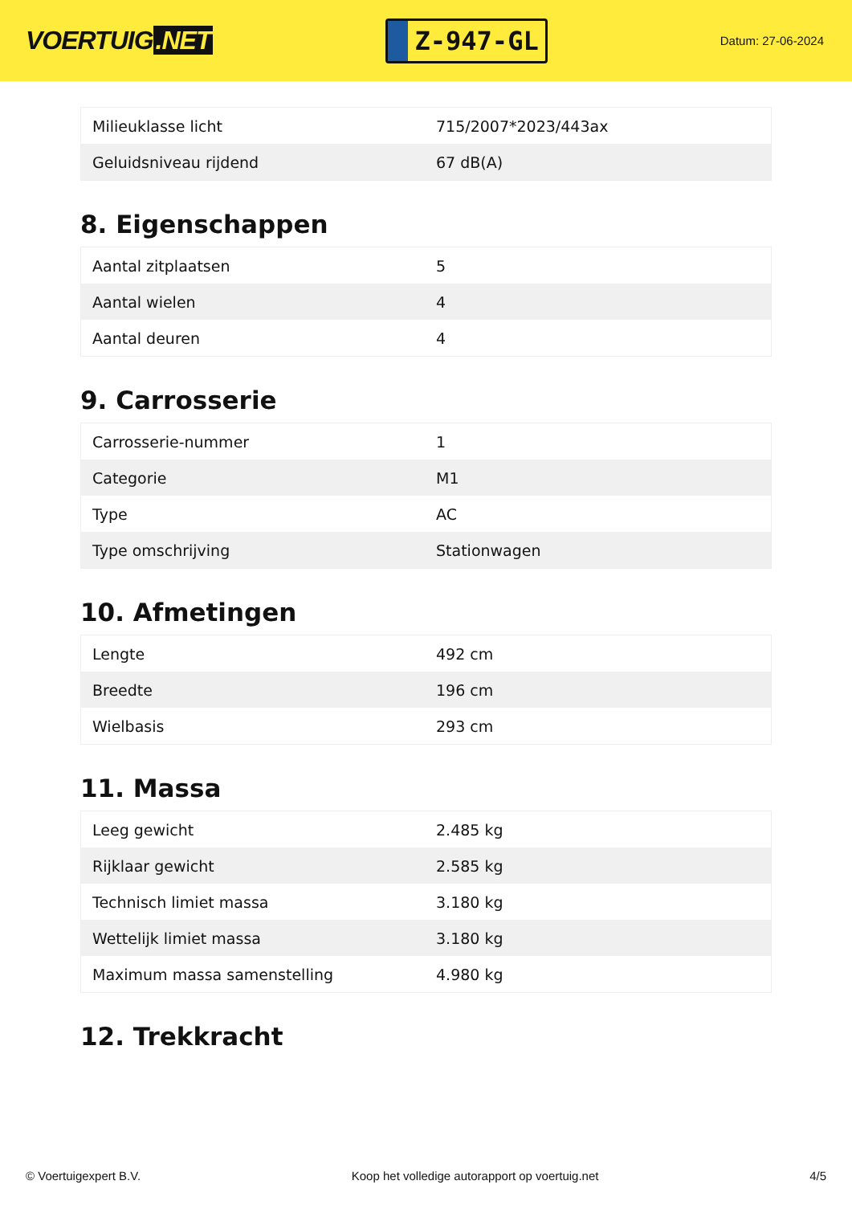VOERTUIG.NET
Z-947-GL
Datum: 27-06-2024
| Milieuklasse licht | 715/2007*2023/443ax |
| Geluidsniveau rijdend | 67 dB(A) |
8. Eigenschappen
| Aantal zitplaatsen | 5 |
| Aantal wielen | 4 |
| Aantal deuren | 4 |
9. Carrosserie
| Carrosserie-nummer | 1 |
| Categorie | M1 |
| Type | AC |
| Type omschrijving | Stationwagen |
10. Afmetingen
| Lengte | 492 cm |
| Breedte | 196 cm |
| Wielbasis | 293 cm |
11. Massa
| Leeg gewicht | 2.485 kg |
| Rijklaar gewicht | 2.585 kg |
| Technisch limiet massa | 3.180 kg |
| Wettelijk limiet massa | 3.180 kg |
| Maximum massa samenstelling | 4.980 kg |
12. Trekkracht
© Voertuigexpert B.V. Koop het volledige autorapport op voertuig.net 4/5